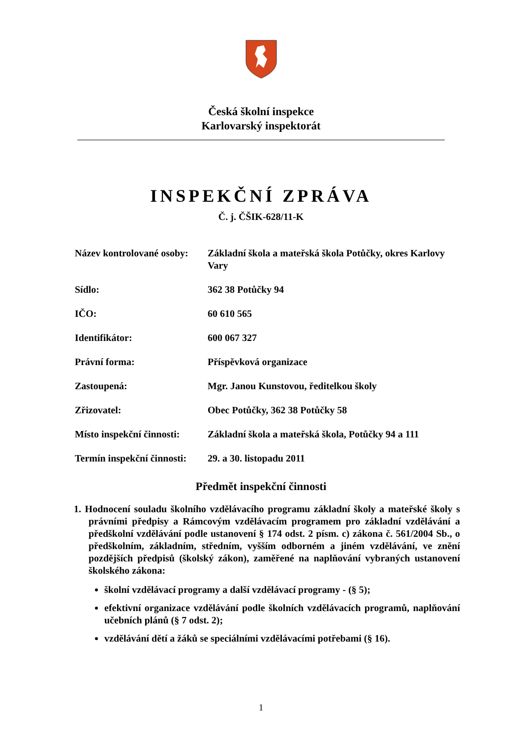Česká školní inspekce
Karlovarský inspektorát
INSPEKČNÍ ZPRÁVA
Č. j. ČŠIK-628/11-K
| Název kontrolované osoby: | Základní škola a mateřská škola Potůčky, okres Karlovy Vary |
| Sídlo: | 362 38 Potůčky 94 |
| IČO: | 60 610 565 |
| Identifikátor: | 600 067 327 |
| Právní forma: | Příspěvková organizace |
| Zastoupená: | Mgr. Janou Kunstovou, ředitelkou školy |
| Zřizovatel: | Obec Potůčky, 362 38 Potůčky 58 |
| Místo inspekční činnosti: | Základní škola a mateřská škola, Potůčky 94 a 111 |
| Termín inspekční činnosti: | 29. a 30. listopadu 2011 |
Předmět inspekční činnosti
1. Hodnocení souladu školního vzdělávacího programu základní školy a mateřské školy s právními předpisy a Rámcovým vzdělávacím programem pro základní vzdělávání a předškolní vzdělávání podle ustanovení § 174 odst. 2 písm. c) zákona č. 561/2004 Sb., o předškolním, základním, středním, vyšším odborném a jiném vzdělávání, ve znění pozdějších předpisů (školský zákon), zaměřené na naplňování vybraných ustanovení školského zákona:
školní vzdělávací programy a další vzdělávací programy - (§ 5);
efektivní organizace vzdělávání podle školních vzdělávacích programů, naplňování učebních plánů (§ 7 odst. 2);
vzdělávání dětí a žáků se speciálními vzdělávacími potřebami (§ 16).
1